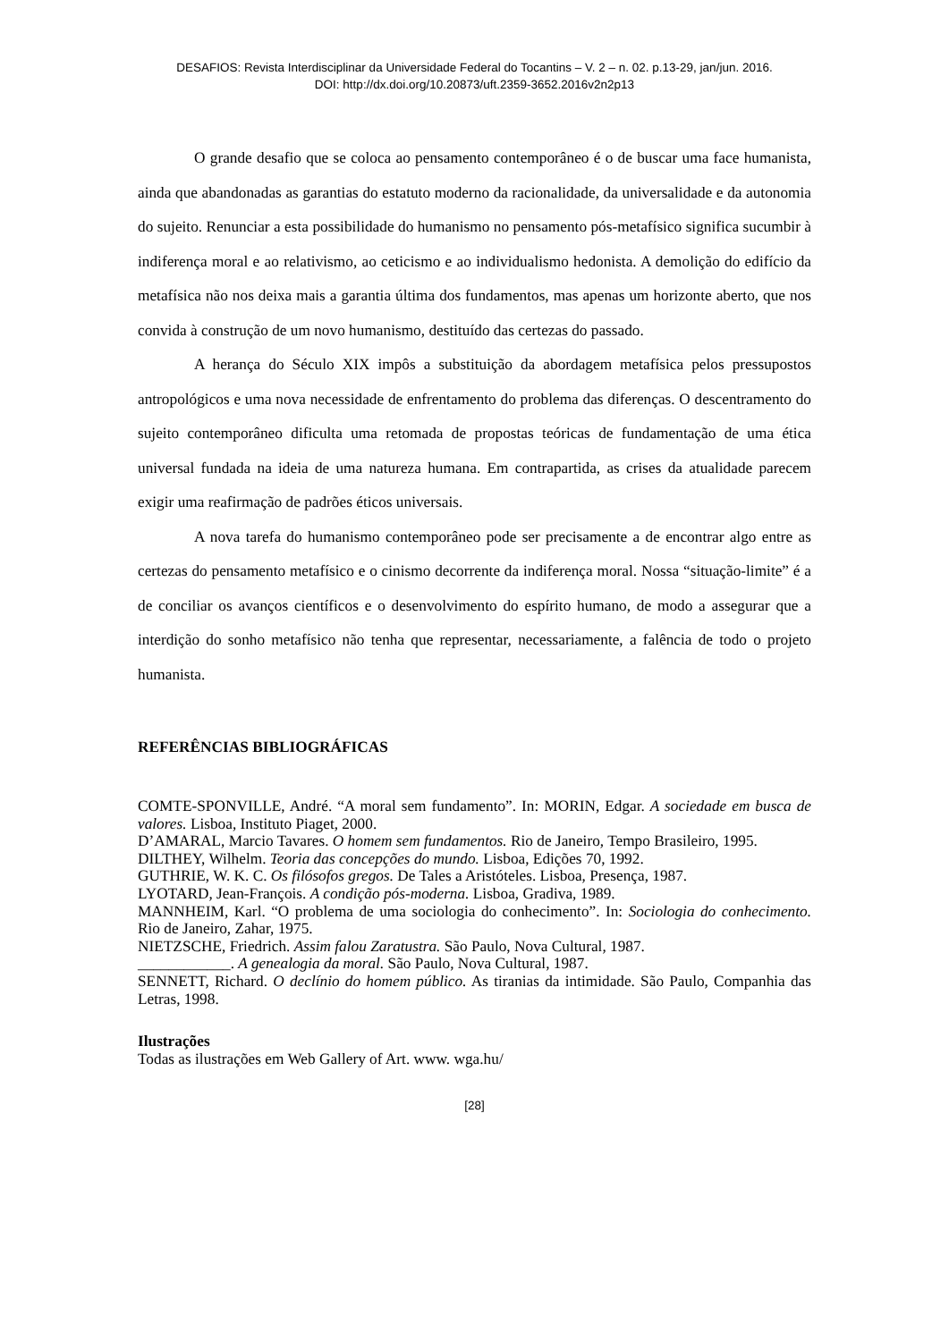DESAFIOS: Revista Interdisciplinar da Universidade Federal do Tocantins – V. 2 – n. 02. p.13-29, jan/jun. 2016.
DOI: http://dx.doi.org/10.20873/uft.2359-3652.2016v2n2p13
O grande desafio que se coloca ao pensamento contemporâneo é o de buscar uma face humanista, ainda que abandonadas as garantias do estatuto moderno da racionalidade, da universalidade e da autonomia do sujeito. Renunciar a esta possibilidade do humanismo no pensamento pós-metafísico significa sucumbir à indiferença moral e ao relativismo, ao ceticismo e ao individualismo hedonista. A demolição do edifício da metafísica não nos deixa mais a garantia última dos fundamentos, mas apenas um horizonte aberto, que nos convida à construção de um novo humanismo, destituído das certezas do passado.
A herança do Século XIX impôs a substituição da abordagem metafísica pelos pressupostos antropológicos e uma nova necessidade de enfrentamento do problema das diferenças. O descentramento do sujeito contemporâneo dificulta uma retomada de propostas teóricas de fundamentação de uma ética universal fundada na ideia de uma natureza humana. Em contrapartida, as crises da atualidade parecem exigir uma reafirmação de padrões éticos universais.
A nova tarefa do humanismo contemporâneo pode ser precisamente a de encontrar algo entre as certezas do pensamento metafísico e o cinismo decorrente da indiferença moral. Nossa “situação-limite” é a de conciliar os avanços científicos e o desenvolvimento do espírito humano, de modo a assegurar que a interdição do sonho metafísico não tenha que representar, necessariamente, a falência de todo o projeto humanista.
REFERÊNCIAS BIBLIOGRÁFICAS
COMTE-SPONVILLE, André. “A moral sem fundamento”. In: MORIN, Edgar. A sociedade em busca de valores. Lisboa, Instituto Piaget, 2000.
D’AMARAL, Marcio Tavares. O homem sem fundamentos. Rio de Janeiro, Tempo Brasileiro, 1995.
DILTHEY, Wilhelm. Teoria das concepções do mundo. Lisboa, Edições 70, 1992.
GUTHRIE, W. K. C. Os filósofos gregos. De Tales a Aristóteles. Lisboa, Presença, 1987.
LYOTARD, Jean-François. A condição pós-moderna. Lisboa, Gradiva, 1989.
MANNHEIM, Karl. “O problema de uma sociologia do conhecimento”. In: Sociologia do conhecimento. Rio de Janeiro, Zahar, 1975.
NIETZSCHE, Friedrich. Assim falou Zaratustra. São Paulo, Nova Cultural, 1987.
____________. A genealogia da moral. São Paulo, Nova Cultural, 1987.
SENNETT, Richard. O declínio do homem público. As tiranias da intimidade. São Paulo, Companhia das Letras, 1998.
Ilustrações
Todas as ilustrações em Web Gallery of Art. www. wga.hu/
[28]